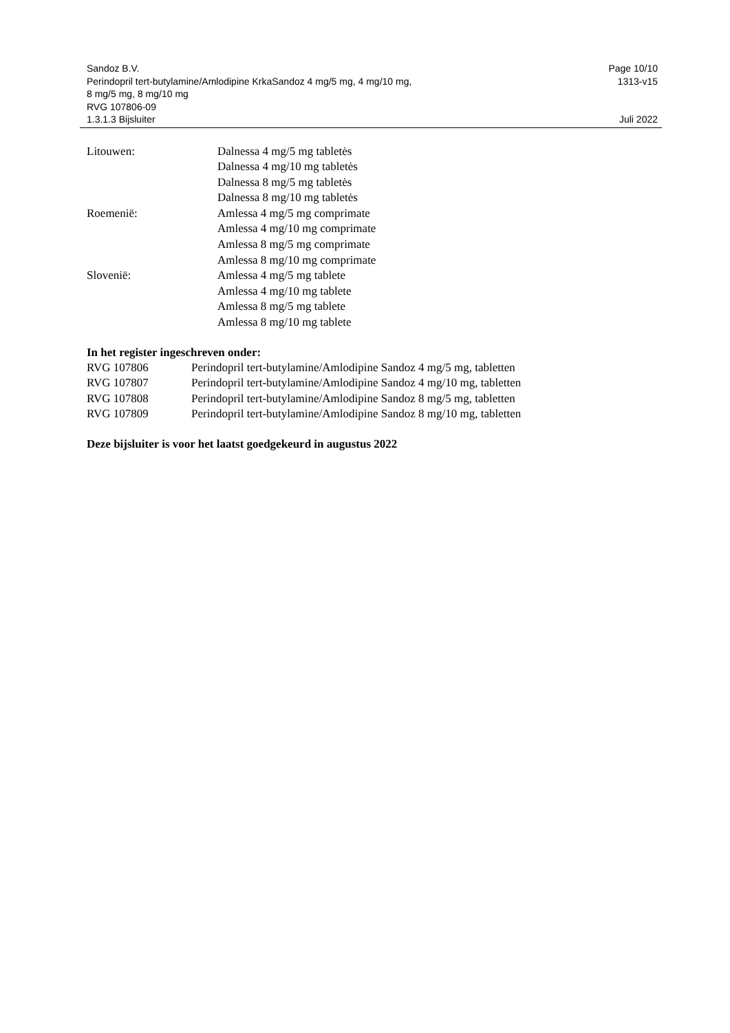Sandoz B.V.
Perindopril tert-butylamine/Amlodipine KrkaSandoz 4 mg/5 mg, 4 mg/10 mg,
8 mg/5 mg, 8 mg/10 mg
RVG 107806-09
1.3.1.3 Bijsluiter
Page 10/10
1313-v15
Juli 2022
| Litouwen: | Dalnessa 4 mg/5 mg tabletės Dalnessa 4 mg/10 mg tabletės Dalnessa 8 mg/5 mg tabletės Dalnessa 8 mg/10 mg tabletės |
| Roemenië: | Amlessa 4 mg/5 mg comprimate Amlessa 4 mg/10 mg comprimate Amlessa 8 mg/5 mg comprimate Amlessa 8 mg/10 mg comprimate |
| Slovenië: | Amlessa 4 mg/5 mg tablete Amlessa 4 mg/10 mg tablete Amlessa 8 mg/5 mg tablete Amlessa 8 mg/10 mg tablete |
In het register ingeschreven onder:
| RVG 107806 | Perindopril tert-butylamine/Amlodipine Sandoz 4 mg/5 mg, tabletten |
| RVG 107807 | Perindopril tert-butylamine/Amlodipine Sandoz 4 mg/10 mg, tabletten |
| RVG 107808 | Perindopril tert-butylamine/Amlodipine Sandoz 8 mg/5 mg, tabletten |
| RVG 107809 | Perindopril tert-butylamine/Amlodipine Sandoz 8 mg/10 mg, tabletten |
Deze bijsluiter is voor het laatst goedgekeurd in augustus 2022